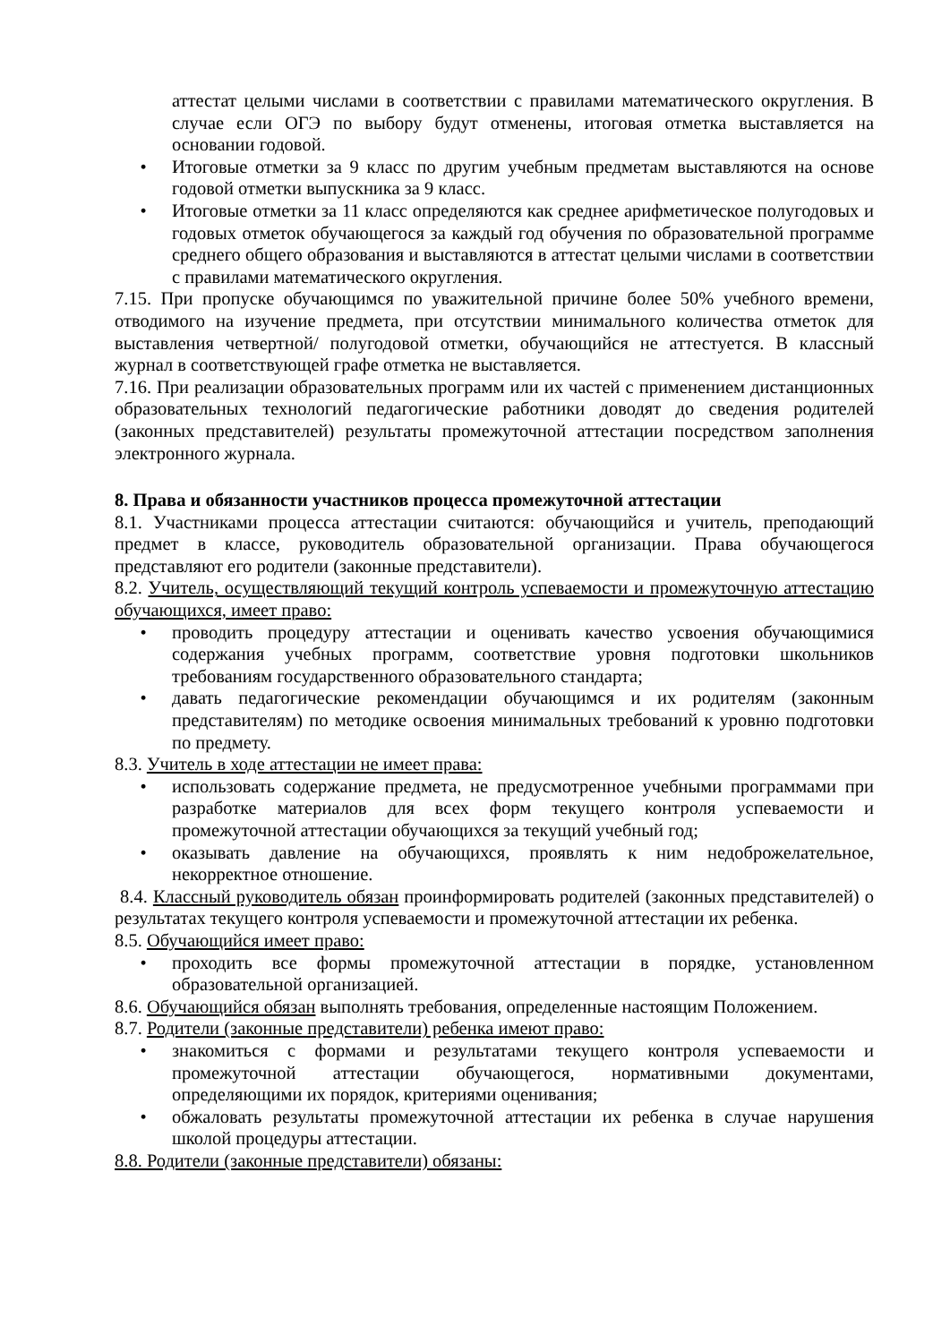аттестат целыми числами в соответствии с правилами математического округления. В случае если ОГЭ по выбору будут отменены, итоговая отметка выставляется на основании годовой.
• Итоговые отметки за 9 класс по другим учебным предметам выставляются на основе годовой отметки выпускника за 9 класс.
• Итоговые отметки за 11 класс определяются как среднее арифметическое полугодовых и годовых отметок обучающегося за каждый год обучения по образовательной программе среднего общего образования и выставляются в аттестат целыми числами в соответствии с правилами математического округления.
7.15. При пропуске обучающимся по уважительной причине более 50% учебного времени, отводимого на изучение предмета, при отсутствии минимального количества отметок для выставления четвертной/ полугодовой отметки, обучающийся не аттестуется. В классный журнал в соответствующей графе отметка не выставляется.
7.16. При реализации образовательных программ или их частей с применением дистанционных образовательных технологий педагогические работники доводят до сведения родителей (законных представителей) результаты промежуточной аттестации посредством заполнения электронного журнала.
8. Права и обязанности участников процесса промежуточной аттестации
8.1. Участниками процесса аттестации считаются: обучающийся и учитель, преподающий предмет в классе, руководитель образовательной организации. Права обучающегося представляют его родители (законные представители).
8.2. Учитель, осуществляющий текущий контроль успеваемости и промежуточную аттестацию обучающихся, имеет право:
• проводить процедуру аттестации и оценивать качество усвоения обучающимися содержания учебных программ, соответствие уровня подготовки школьников требованиям государственного образовательного стандарта;
• давать педагогические рекомендации обучающимся и их родителям (законным представителям) по методике освоения минимальных требований к уровню подготовки по предмету.
8.3. Учитель в ходе аттестации не имеет права:
• использовать содержание предмета, не предусмотренное учебными программами при разработке материалов для всех форм текущего контроля успеваемости и промежуточной аттестации обучающихся за текущий учебный год;
• оказывать давление на обучающихся, проявлять к ним недоброжелательное, некорректное отношение.
8.4. Классный руководитель обязан проинформировать родителей (законных представителей) о результатах текущего контроля успеваемости и промежуточной аттестации их ребенка.
8.5. Обучающийся имеет право:
• проходить все формы промежуточной аттестации в порядке, установленном образовательной организацией.
8.6. Обучающийся обязан выполнять требования, определенные настоящим Положением.
8.7. Родители (законные представители) ребенка имеют право:
• знакомиться с формами и результатами текущего контроля успеваемости и промежуточной аттестации обучающегося, нормативными документами, определяющими их порядок, критериями оценивания;
• обжаловать результаты промежуточной аттестации их ребенка в случае нарушения школой процедуры аттестации.
8.8. Родители (законные представители) обязаны: